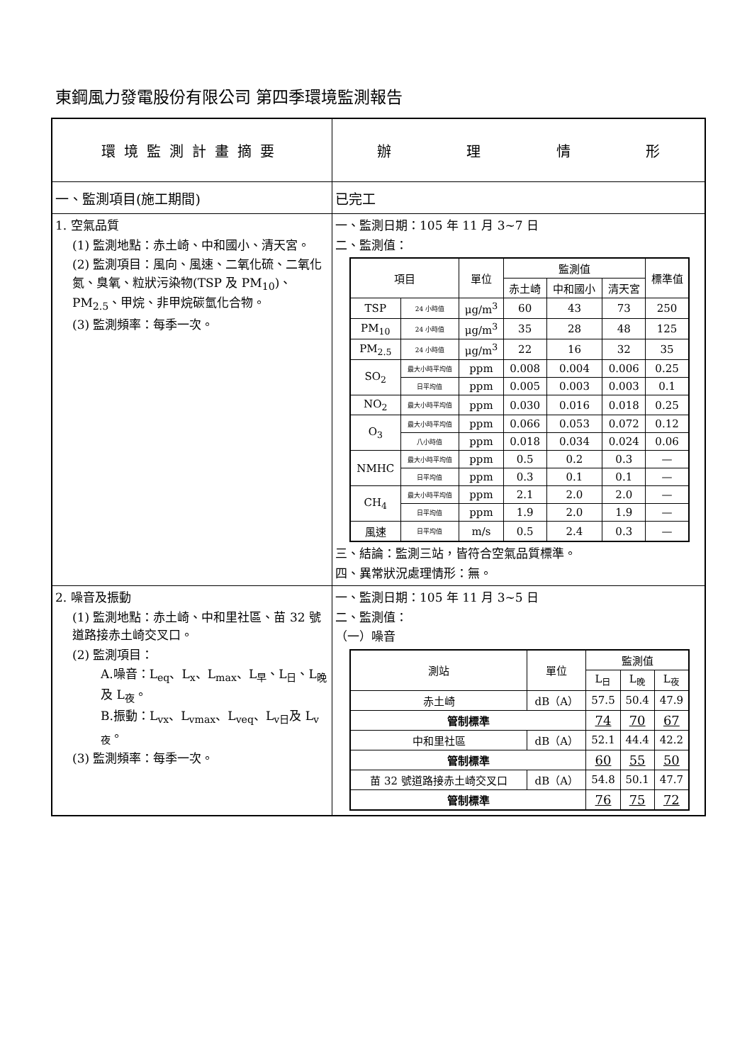東鋼風力發電股份有限公司 第四季環境監測報告
| 環境監測計畫摘要 | 辦 理 情 形 |
| 一、監測項目(施工期間) | 已完工 |
| 1. 空氣品質 (1) 監測地點：赤土崎、中和國小、清天宮。 (2) 監測項目：風向、風速、二氧化硫、二氧化氮、臭氧、粒狀污染物(TSP 及 PM<sub>10</sub>)、PM<sub>2.5</sub>、甲烷、非甲烷碳氫化合物。 (3) 監測頻率：每季一次。 | 一、監測日期：105 年 11 月 3~7 日 二、監測值： / 項目 / / 單位 / 監測值 / / / 標準值 / / --- / --- / --- / --- / --- / --- / --- / / / / / 赤土崎 / 中和國小 / 清天宮 / / / TSP / 24 小時值 / μg/m<sup>3</sup> / 60 / 43 / 73 / 250 / / PM<sub>10</sub> / 24 小時值 / μg/m<sup>3</sup> / 35 / 28 / 48 / 125 / / PM<sub>2.5</sub> / 24 小時值 / μg/m<sup>3</sup> / 22 / 16 / 32 / 35 / / SO<sub>2</sub> / 最大小時平均值 / ppm / 0.008 / 0.004 / 0.006 / 0.25 / / / 日平均值 / ppm / 0.005 / 0.003 / 0.003 / 0.1 / / NO<sub>2</sub> / 最大小時平均值 / ppm / 0.030 / 0.016 / 0.018 / 0.25 / / O<sub>3</sub> / 最大小時平均值 / ppm / 0.066 / 0.053 / 0.072 / 0.12 / / / 八小時值 / ppm / 0.018 / 0.034 / 0.024 / 0.06 / / NMHC / 最大小時平均值 / ppm / 0.5 / 0.2 / 0.3 / — / / / 日平均值 / ppm / 0.3 / 0.1 / 0.1 / — / / CH<sub>4</sub> / 最大小時平均值 / ppm / 2.1 / 2.0 / 2.0 / — / / / 日平均值 / ppm / 1.9 / 2.0 / 1.9 / — / / 風速 / 日平均值 / m/s / 0.5 / 2.4 / 0.3 / — / 三、結論：監測三站，皆符合空氣品質標準。 四、異常狀況處理情形：無。 |
| 2. 噪音及振動 (1) 監測地點：赤土崎、中和里社區、苗 32 號道路接赤土崎交叉口。 (2) 監測項目： A.噪音：L<sub>eq</sub>、L<sub>x</sub>、L<sub>max</sub>、L<sub>早</sub>、L<sub>日</sub>、L<sub>晚</sub>及 L<sub>夜</sub>。 B.振動：L<sub>vx</sub>、L<sub>vmax</sub>、L<sub>veq</sub>、L<sub>v日</sub>及 L<sub>v夜</sub>。 (3) 監測頻率：每季一次。 | 一、監測日期：105 年 11 月 3~5 日 二、監測值： （一）噪音 / 測站 / 單位 / 監測值 / / / / --- / --- / --- / --- / --- / / / / L<sub>日</sub> / L<sub>晚</sub> / L<sub>夜</sub> / / 赤土崎 / dB（A） / 57.5 / 50.4 / 47.9 / / 管制標準 / / 74 / 70 / 67 / / 中和里社區 / dB（A） / 52.1 / 44.4 / 42.2 / / 管制標準 / / 60 / 55 / 50 / / 苗 32 號道路接赤土崎交叉口 / dB（A） / 54.8 / 50.1 / 47.7 / / 管制標準 / / 76 / 75 / 72 / |